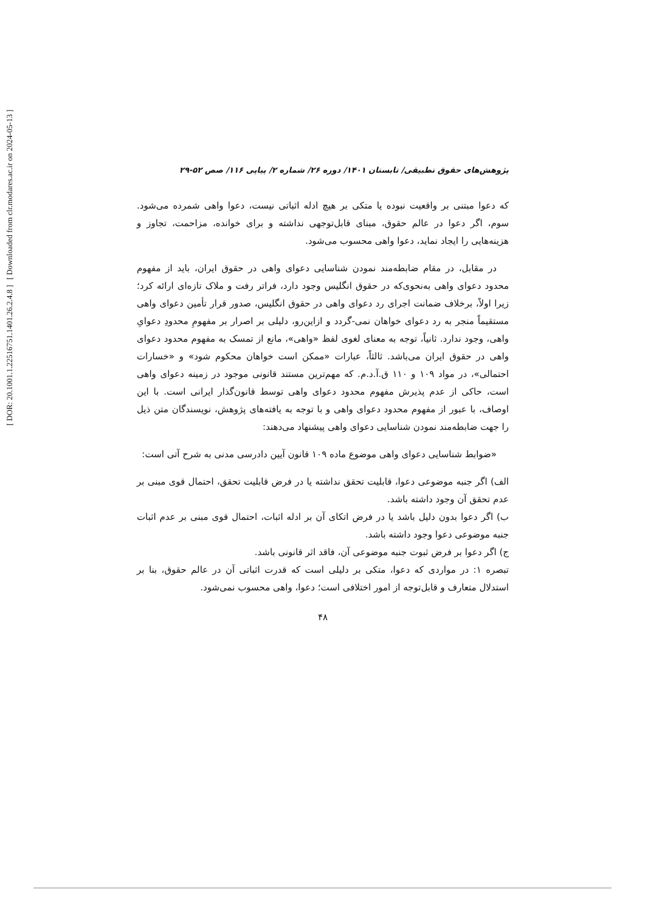پژوهش‌های حقوق تطبیقی/ تابستان ۱۴۰۱/ دوره ۲۶/ شماره ۲/ پیاپی ۱۱۶/ صص ۵۲-۲۹
که دعوا مبتنی بر واقعیت نبوده یا متکی بر هیچ ادله اثباتی نیست، دعوا واهی شمرده می‌شود. سوم، اگر دعوا در عالم حقوق، مبنای قابل‌توجهی نداشته و برای خوانده، مزاحمت، تجاوز و هزینه‌هایی را ایجاد نماید، دعوا واهی محسوب می‌شود.
در مقابل، در مقام ضابطه‌مند نمودن شناسایی دعوای واهی در حقوق ایران، باید از مفهوم محدود دعوای واهی به‌نحوی‌که در حقوق انگلیس وجود دارد، فراتر رفت و ملاک تازه‌ای ارائه کرد؛ زیرا اولاً، برخلاف ضمانت اجرای رد دعوای واهی در حقوق انگلیس، صدور قرار تأمین دعوای واهی مستقیماً منجر به رد دعوای خواهان نمی-گردد و ازاین‌رو، دلیلی بر اصرار بر مفهومِ محدودِ دعوایِ واهی، وجود ندارد. ثانیاً، توجه به معنای لغوی لفظ «واهی»، مانع از تمسک به مفهوم محدود دعوای واهی در حقوق ایران می‌باشد. ثالثاً، عبارات «ممکن است خواهان محکوم شود» و «خسارات احتمالی»، در مواد ۱۰۹ و ۱۱۰ ق.آ.د.م. که مهم‌ترین مستند قانونی موجود در زمینه دعوای واهی است، حاکی از عدم پذیرش مفهوم محدود دعوای واهی توسط قانون‌گذار ایرانی است. با این اوصاف، با عبور از مفهوم محدود دعوای واهی و با توجه به یافته‌های پژوهش، نویسندگان متن ذیل را جهت ضابطه‌مند نمودن شناسایی دعوای واهی پیشنهاد می‌دهند:
«ضوابط شناسایی دعوای واهی موضوع ماده ۱۰۹ قانون آیین دادرسی مدنی به شرح آتی است:
الف) اگر جنبه موضوعی دعوا، قابلیت تحقق نداشته یا در فرض قابلیت تحقق، احتمال قوی مبنی بر عدم تحقق آن وجود داشته باشد.
ب) اگر دعوا بدون دلیل باشد یا در فرض اتکای آن بر ادله اثبات، احتمال قوی مبنی بر عدم اثبات جنبه موضوعی دعوا وجود داشته باشد.
ج) اگر دعوا بر فرض ثبوت جنبه موضوعی آن، فاقد اثر قانونی باشد.
تبصره ۱: در مواردی که دعوا، متکی بر دلیلی است که قدرت اثباتی آن در عالم حقوق، بنا بر استدلال متعارف و قابل‌توجه از امور اختلافی است؛ دعوا، واهی محسوب نمی‌شود.
۴۸
[ DOR: 20.1001.1.22516751.1401.26.2.4.8 ]
[ Downloaded from clr.modares.ac.ir on 2024-05-13 ]